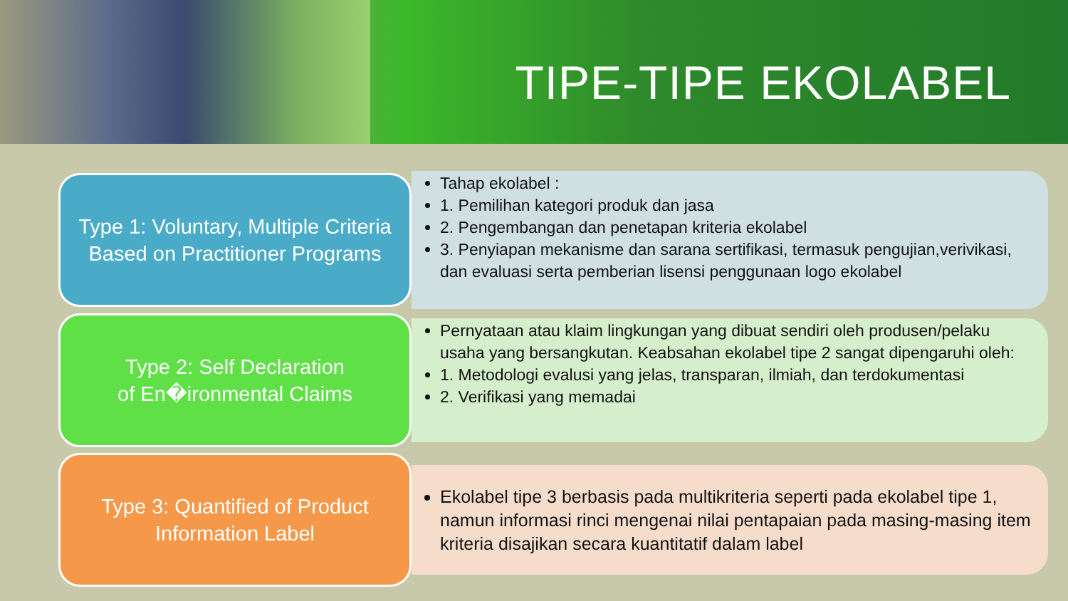TIPE-TIPE EKOLABEL
Type 1: Voluntary, Multiple Criteria
Based on Practitioner Programs
Tahap ekolabel :
1. Pemilihan kategori produk dan jasa
2. Pengembangan dan penetapan kriteria ekolabel
3. Penyiapan mekanisme dan sarana sertifikasi, termasuk pengujian,verivikasi, dan evaluasi serta pemberian lisensi penggunaan logo ekolabel
Type 2: Self Declaration
of En�ironmental Claims
Pernyataan atau klaim lingkungan yang dibuat sendiri oleh produsen/pelaku usaha yang bersangkutan. Keabsahan ekolabel tipe 2 sangat dipengaruhi oleh:
1. Metodologi evalusi yang jelas, transparan, ilmiah, dan terdokumentasi
2. Verifikasi yang memadai
Type 3: Quantified of Product
Information Label
Ekolabel tipe 3 berbasis pada multikriteria seperti pada ekolabel tipe 1, namun informasi rinci mengenai nilai pentapaian pada masing-masing item kriteria disajikan secara kuantitatif dalam label